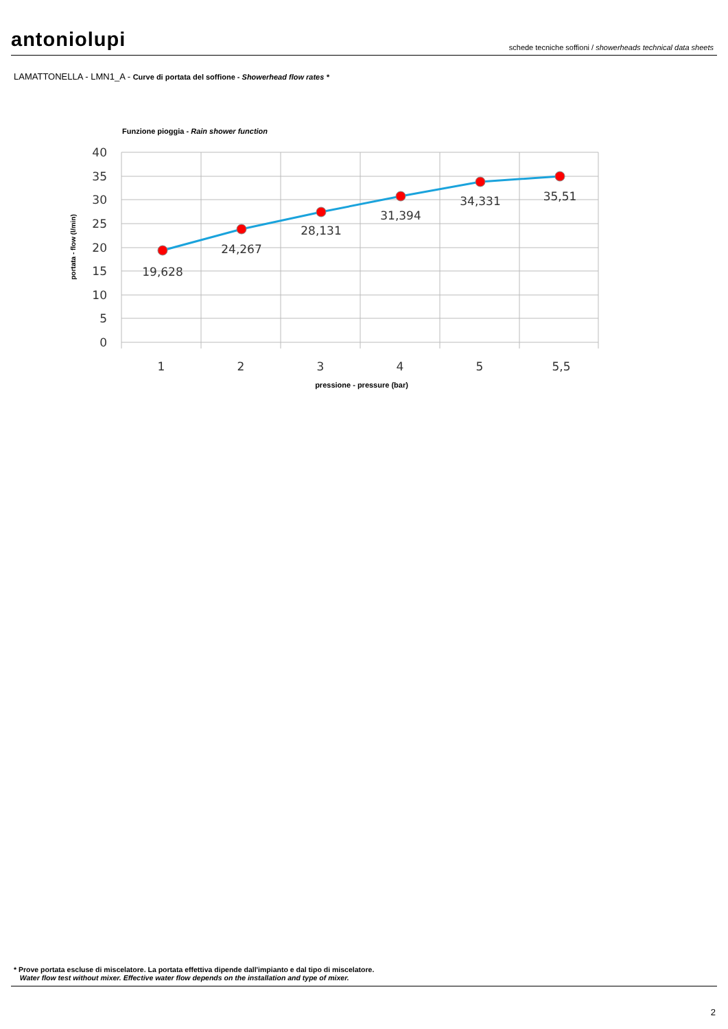antoniolupi
schede tecniche soffioni / showerheads technical data sheets
LAMATTONELLA - LMN1_A - Curve di portata del soffione - Showerhead flow rates *
Funzione pioggia - Rain shower function
40
35
30
25
20
15
10
5
0
1
2
3
4
5
5,5
19,628
24,267
28,131
31,394
34,331
35,51
portata - flow (l/min)
pressione - pressure (bar)
* Prove portata escluse di miscelatore. La portata effettiva dipende dall'impianto e dal tipo di miscelatore.
Water flow test without mixer. Effective water flow depends on the installation and type of mixer.
2